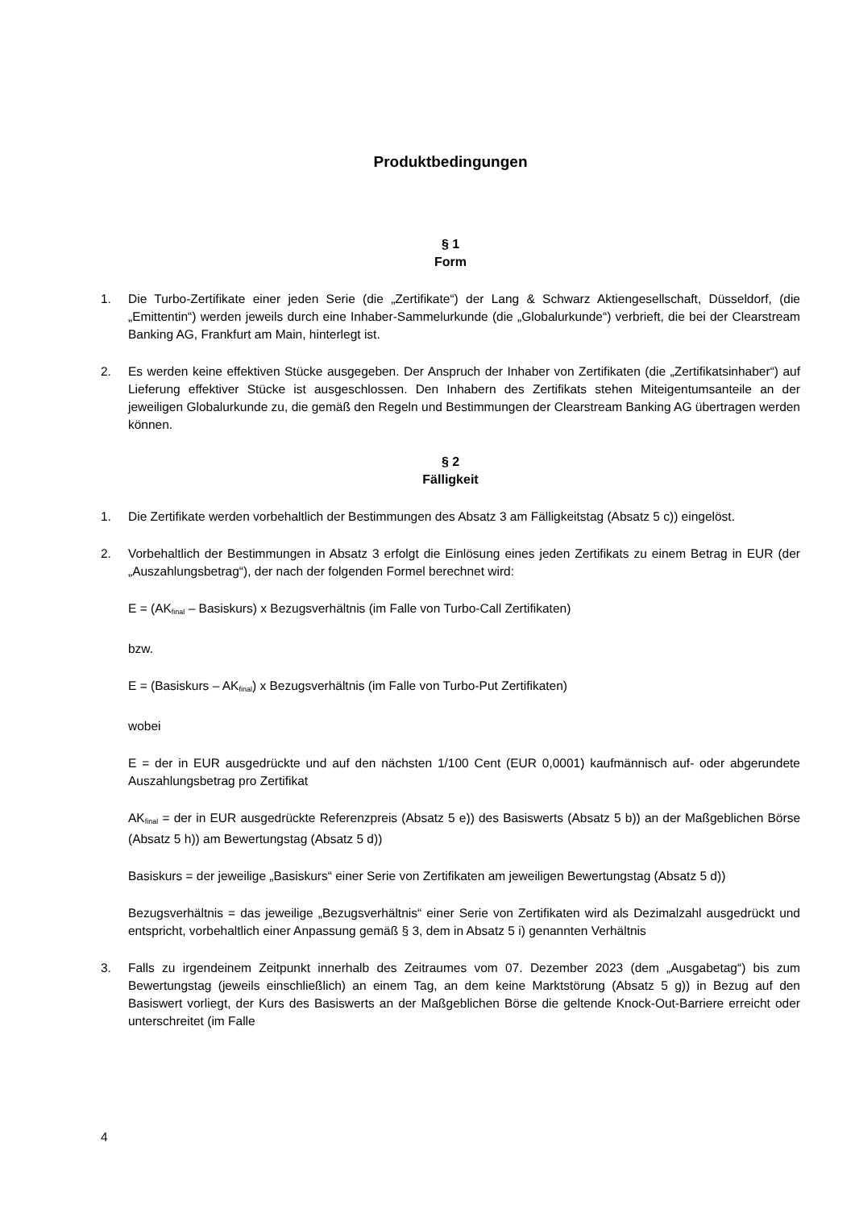Produktbedingungen
§ 1
Form
1. Die Turbo-Zertifikate einer jeden Serie (die „Zertifikate“) der Lang & Schwarz Aktiengesellschaft, Düsseldorf, (die „Emittentin“) werden jeweils durch eine Inhaber-Sammelurkunde (die „Globalurkunde“) verbrieft, die bei der Clearstream Banking AG, Frankfurt am Main, hinterlegt ist.
2. Es werden keine effektiven Stücke ausgegeben. Der Anspruch der Inhaber von Zertifikaten (die „Zertifikatsinhaber“) auf Lieferung effektiver Stücke ist ausgeschlossen. Den Inhabern des Zertifikats stehen Miteigentumsanteile an der jeweiligen Globalurkunde zu, die gemäß den Regeln und Bestimmungen der Clearstream Banking AG übertragen werden können.
§ 2
Fälligkeit
1. Die Zertifikate werden vorbehaltlich der Bestimmungen des Absatz 3 am Fälligkeitstag (Absatz 5 c)) eingelöst.
2. Vorbehaltlich der Bestimmungen in Absatz 3 erfolgt die Einlösung eines jeden Zertifikats zu einem Betrag in EUR (der „Auszahlungsbetrag“), der nach der folgenden Formel berechnet wird:
E = (AK<sub>final</sub> – Basiskurs) x Bezugsverhältnis (im Falle von Turbo-Call Zertifikaten)
bzw.
E = (Basiskurs – AK<sub>final</sub>) x Bezugsverhältnis (im Falle von Turbo-Put Zertifikaten)
wobei
E = der in EUR ausgedrückte und auf den nächsten 1/100 Cent (EUR 0,0001) kaufmännisch auf- oder abgerundete Auszahlungsbetrag pro Zertifikat
AK<sub>final</sub> = der in EUR ausgedrückte Referenzpreis (Absatz 5 e)) des Basiswerts (Absatz 5 b)) an der Maßgeblichen Börse (Absatz 5 h)) am Bewertungstag (Absatz 5 d))
Basiskurs = der jeweilige „Basiskurs“ einer Serie von Zertifikaten am jeweiligen Bewertungstag (Absatz 5 d))
Bezugsverhältnis = das jeweilige „Bezugsverhältnis“ einer Serie von Zertifikaten wird als Dezimalzahl ausgedrückt und entspricht, vorbehaltlich einer Anpassung gemäß § 3, dem in Absatz 5 i) genannten Verhältnis
3. Falls zu irgendeinem Zeitpunkt innerhalb des Zeitraumes vom 07. Dezember 2023 (dem „Ausgabetag“) bis zum Bewertungstag (jeweils einschließlich) an einem Tag, an dem keine Marktstörung (Absatz 5 g)) in Bezug auf den Basiswert vorliegt, der Kurs des Basiswerts an der Maßgeblichen Börse die geltende Knock-Out-Barriere erreicht oder unterschreitet (im Falle
4